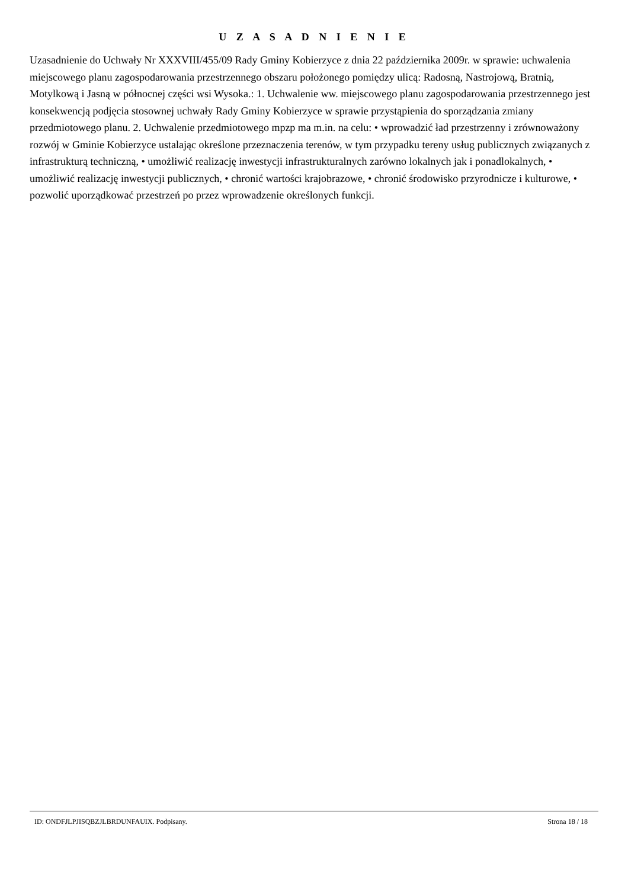U Z A S A D N I E N I E
Uzasadnienie do Uchwały Nr XXXVIII/455/09 Rady Gminy Kobierzyce z dnia 22 października 2009r. w sprawie: uchwalenia miejscowego planu zagospodarowania przestrzennego obszaru położonego pomiędzy ulicą: Radosną, Nastrojową, Bratnią, Motylkową i Jasną w północnej części wsi Wysoka.: 1. Uchwalenie ww. miejscowego planu zagospodarowania przestrzennego jest konsekwencją podjęcia stosownej uchwały Rady Gminy Kobierzyce w sprawie przystąpienia do sporządzania zmiany przedmiotowego planu. 2. Uchwalenie przedmiotowego mpzp ma m.in. na celu: • wprowadzić ład przestrzenny i zrównoważony rozwój w Gminie Kobierzyce ustalając określone przeznaczenia terenów, w tym przypadku tereny usług publicznych związanych z infrastrukturą techniczną, • umożliwić realizację inwestycji infrastrukturalnych zarówno lokalnych jak i ponadlokalnych, • umożliwić realizację inwestycji publicznych, • chronić wartości krajobrazowe, • chronić środowisko przyrodnicze i kulturowe, • pozwolić uporządkować przestrzeń po przez wprowadzenie określonych funkcji.
ID: ONDFJLPJISQBZJLBRDUNFAUIX. Podpisany. Strona 18 / 18